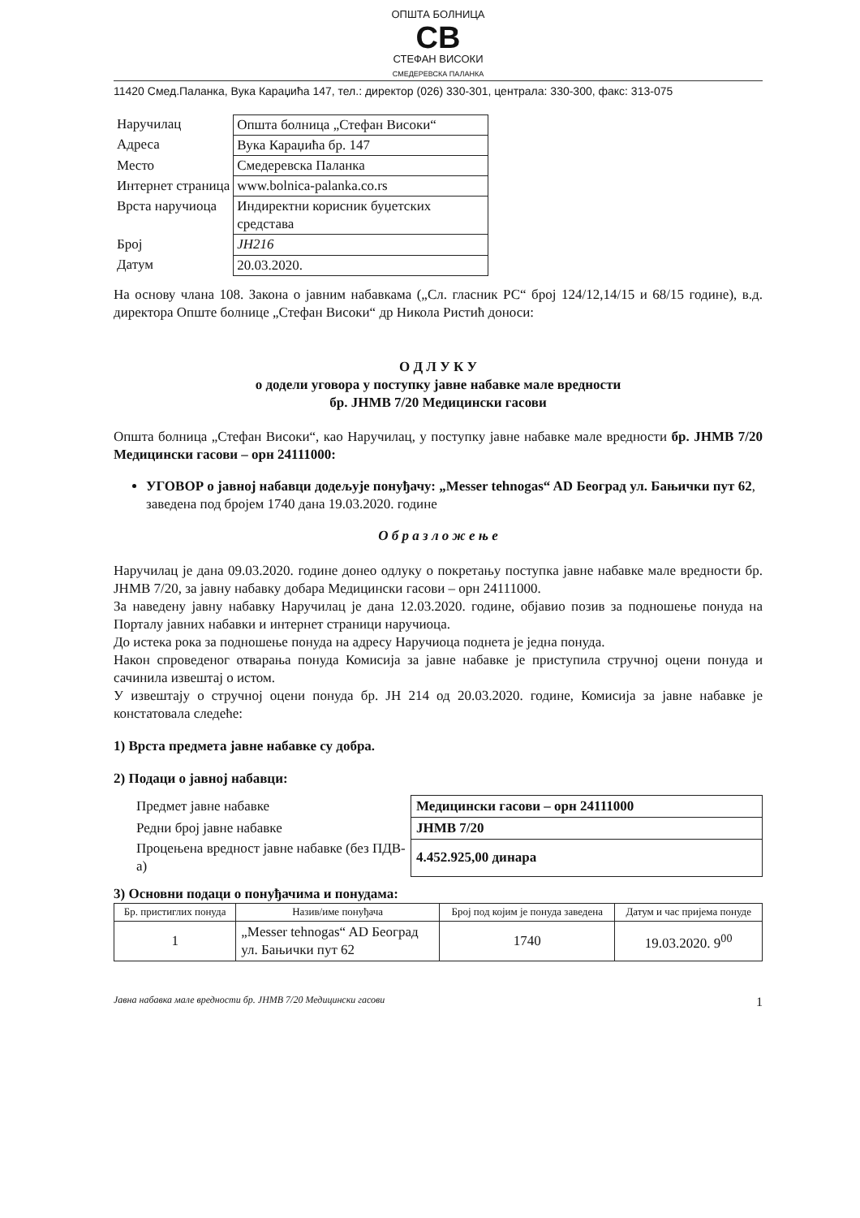ОПШТА БОЛНИЦА
CB
СТЕФАН ВИСОКИ
СМЕДЕРЕВСКА ПАЛАНКА
11420 Смед.Паланка, Вука Караџића 147, тел.: директор (026) 330-301, централа: 330-300, факс: 313-075
| Наручилац | Општа болница „Стефан Високи“ |
| Адреса | Вука Караџића бр. 147 |
| Место | Смедеревска Паланка |
| Интернет страница | www.bolnica-palanka.co.rs |
| Врста наручиоца | Индиректни корисник буџетских средстава |
| Број | ЈН216 |
| Датум | 20.03.2020. |
На основу члана 108. Закона о јавним набавкама („Сл. гласник РС“ број 124/12,14/15 и 68/15 године), в.д. директора Опште болнице „Стефан Високи“ др Никола Ристић доноси:
О Д Л У К У
о додели уговора у поступку јавне набавке мале вредности
бр. ЈНМВ 7/20 Медицински гасови
Општа болница „Стефан Високи“, као Наручилац, у поступку јавне набавке мале вредности бр. ЈНМВ 7/20 Медицински гасови – орн 24111000:
УГОВОР о јавној набавци додељује понуђачу: „Messer tehnogas“ AD Београд ул. Бањички пут 62, заведена под бројем 1740 дана 19.03.2020. године
О б р а з л о ж е њ е
Наручилац је дана 09.03.2020. године донео одлуку о покретању поступка јавне набавке мале вредности бр. ЈНМВ 7/20, за јавну набавку добара Медицински гасови – орн 24111000.
За наведену јавну набавку Наручилац је дана 12.03.2020. године, објавио позив за подношење понуда на Порталу јавних набавки и интернет страници наручиоца.
До истека рока за подношење понуда на адресу Наручиоца поднета је једна понуда.
Након спроведеног отварања понуда Комисија за јавне набавке је приступила стручној оцени понуда и сачинила извештај о истом.
У извештају о стручној оцени понуда бр. ЈН 214 од 20.03.2020. године, Комисија за јавне набавке је констатовала следеће:
1) Врста предмета јавне набавке су добра.
2) Подаци о јавној набавци:
| Предмет јавне набавке | Медицински гасови – орн 24111000 |
| Редни број јавне набавке | ЈНМВ 7/20 |
| Процењена вредност јавне набавке (без ПДВ-а) | 4.452.925,00 динара |
3) Основни подаци о понуђачима и понудама:
| Бр. пристиглих понуда | Назив/име понуђача | Број под којим је понуда заведена | Датум и час пријема понуде |
| --- | --- | --- | --- |
| 1 | „Messer tehnogas“ AD Београд ул. Бањички пут 62 | 1740 | 19.03.2020. 9<sup>00</sup> |
Јавна набавка мале вредности бр. ЈНМВ 7/20 Медицински гасови 1